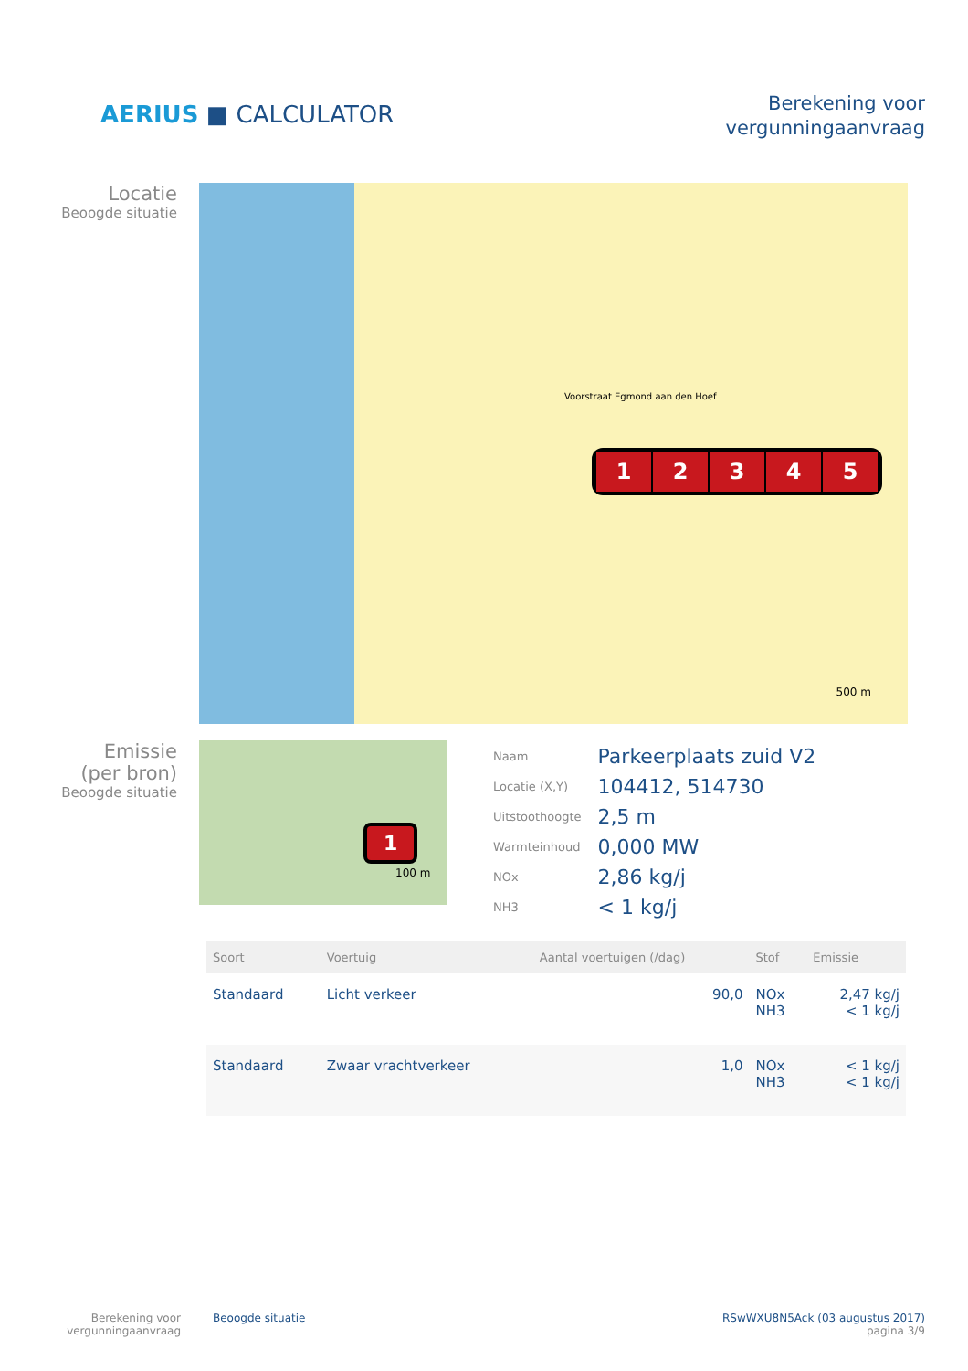AERIUS ■ CALCULATOR
Berekening voor
vergunningaanvraag
Locatie
Beoogde situatie
12345
Voorstraat Egmond aan den Hoef
500 m
Emissie
(per bron)
Beoogde situatie
1
100 m
| Naam | Parkeerplaats zuid V2 |
| Locatie (X,Y) | 104412, 514730 |
| Uitstoothoogte | 2,5 m |
| Warmteinhoud | 0,000 MW |
| NOx | 2,86 kg/j |
| NH3 | < 1 kg/j |
| Soort | Voertuig | Aantal voertuigen (/dag) | Stof | Emissie |
| --- | --- | --- | --- | --- |
| Standaard | Licht verkeer | 90,0 | NOx NH3 | 2,47 kg/j < 1 kg/j |
| Standaard | Zwaar vrachtverkeer | 1,0 | NOx NH3 | < 1 kg/j < 1 kg/j |
Berekening voor
vergunningaanvraag
Beoogde situatie RSwWXU8N5Ack (03 augustus 2017)
pagina 3/9